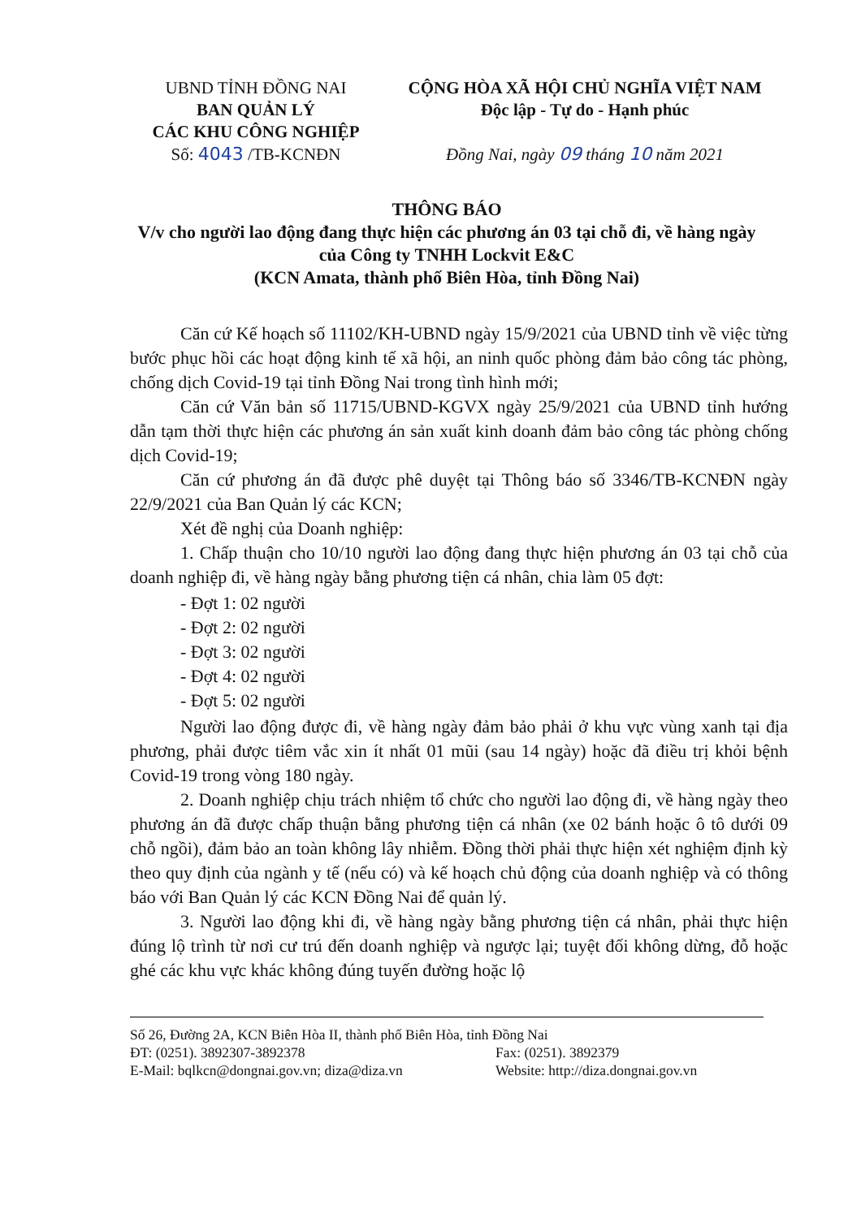UBND TỈNH ĐỒNG NAI
BAN QUẢN LÝ
CÁC KHU CÔNG NGHIỆP
Số: 4043 /TB-KCNĐN
CỘNG HÒA XÃ HỘI CHỦ NGHĨA VIỆT NAM
Độc lập - Tự do - Hạnh phúc
Đồng Nai, ngày 09 tháng 10 năm 2021
THÔNG BÁO
V/v cho người lao động đang thực hiện các phương án 03 tại chỗ đi, về hàng ngày
của Công ty TNHH Lockvit E&C
(KCN Amata, thành phố Biên Hòa, tỉnh Đồng Nai)
Căn cứ Kế hoạch số 11102/KH-UBND ngày 15/9/2021 của UBND tỉnh về việc từng bước phục hồi các hoạt động kinh tế xã hội, an ninh quốc phòng đảm bảo công tác phòng, chống dịch Covid-19 tại tỉnh Đồng Nai trong tình hình mới;
Căn cứ Văn bản số 11715/UBND-KGVX ngày 25/9/2021 của UBND tỉnh hướng dẫn tạm thời thực hiện các phương án sản xuất kinh doanh đảm bảo công tác phòng chống dịch Covid-19;
Căn cứ phương án đã được phê duyệt tại Thông báo số 3346/TB-KCNĐN ngày 22/9/2021 của Ban Quản lý các KCN;
Xét đề nghị của Doanh nghiệp:
1. Chấp thuận cho 10/10 người lao động đang thực hiện phương án 03 tại chỗ của doanh nghiệp đi, về hàng ngày bằng phương tiện cá nhân, chia làm 05 đợt:
- Đợt 1: 02 người
- Đợt 2: 02 người
- Đợt 3: 02 người
- Đợt 4: 02 người
- Đợt 5: 02 người
Người lao động được đi, về hàng ngày đảm bảo phải ở khu vực vùng xanh tại địa phương, phải được tiêm vắc xin ít nhất 01 mũi (sau 14 ngày) hoặc đã điều trị khỏi bệnh Covid-19 trong vòng 180 ngày.
2. Doanh nghiệp chịu trách nhiệm tổ chức cho người lao động đi, về hàng ngày theo phương án đã được chấp thuận bằng phương tiện cá nhân (xe 02 bánh hoặc ô tô dưới 09 chỗ ngồi), đảm bảo an toàn không lây nhiễm. Đồng thời phải thực hiện xét nghiệm định kỳ theo quy định của ngành y tế (nếu có) và kế hoạch chủ động của doanh nghiệp và có thông báo với Ban Quản lý các KCN Đồng Nai để quản lý.
3. Người lao động khi đi, về hàng ngày bằng phương tiện cá nhân, phải thực hiện đúng lộ trình từ nơi cư trú đến doanh nghiệp và ngược lại; tuyệt đối không dừng, đỗ hoặc ghé các khu vực khác không đúng tuyến đường hoặc lộ
Số 26, Đường 2A, KCN Biên Hòa II, thành phố Biên Hòa, tỉnh Đồng Nai
ĐT: (0251). 3892307-3892378 Fax: (0251). 3892379
E-Mail: bqlkcn@dongnai.gov.vn; diza@diza.vn Website: http://diza.dongnai.gov.vn